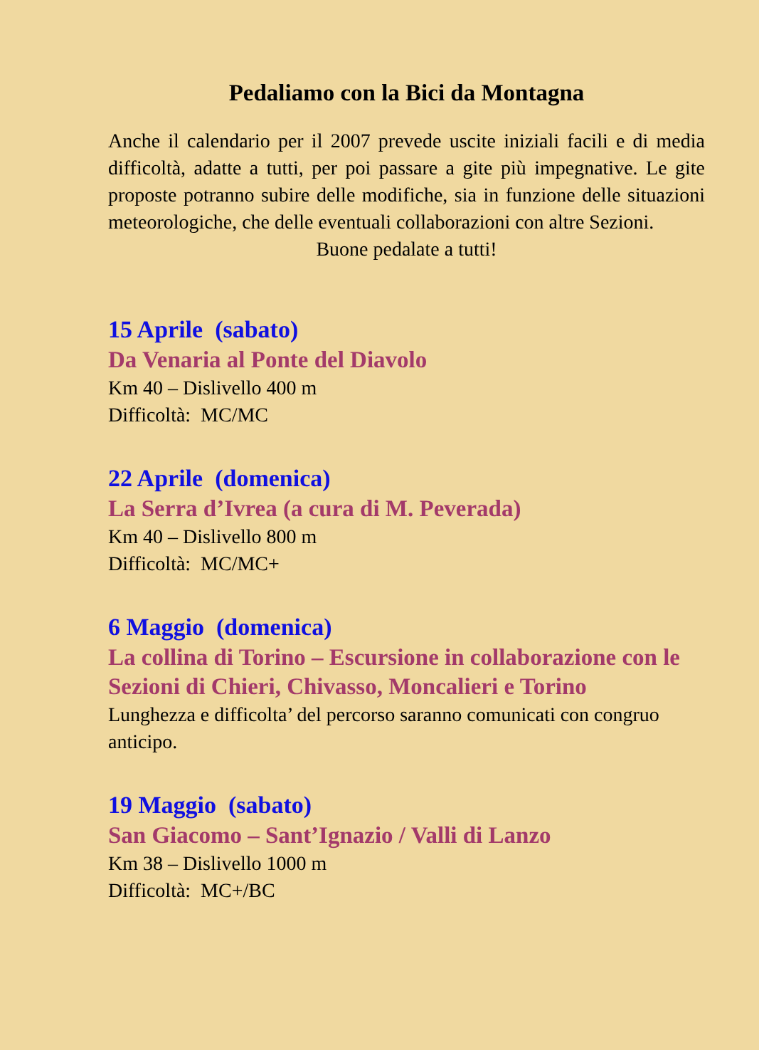Pedaliamo con la Bici da Montagna
Anche il calendario per il 2007 prevede uscite iniziali facili e di media difficoltà, adatte a tutti, per poi passare a gite più impegnative. Le gite proposte potranno subire delle modifiche, sia in funzione delle situazioni meteorologiche, che delle eventuali collaborazioni con altre Sezioni.
Buone pedalate a tutti!
15 Aprile (sabato)
Da Venaria al Ponte del Diavolo
Km 40 – Dislivello 400 m
Difficoltà: MC/MC
22 Aprile (domenica)
La Serra d’Ivrea (a cura di M. Peverada)
Km 40 – Dislivello 800 m
Difficoltà: MC/MC+
6 Maggio (domenica)
La collina di Torino – Escursione in collaborazione con le Sezioni di Chieri, Chivasso, Moncalieri e Torino
Lunghezza e difficolta’ del percorso saranno comunicati con congruo anticipo.
19 Maggio (sabato)
San Giacomo – Sant’Ignazio / Valli di Lanzo
Km 38 – Dislivello 1000 m
Difficoltà: MC+/BC